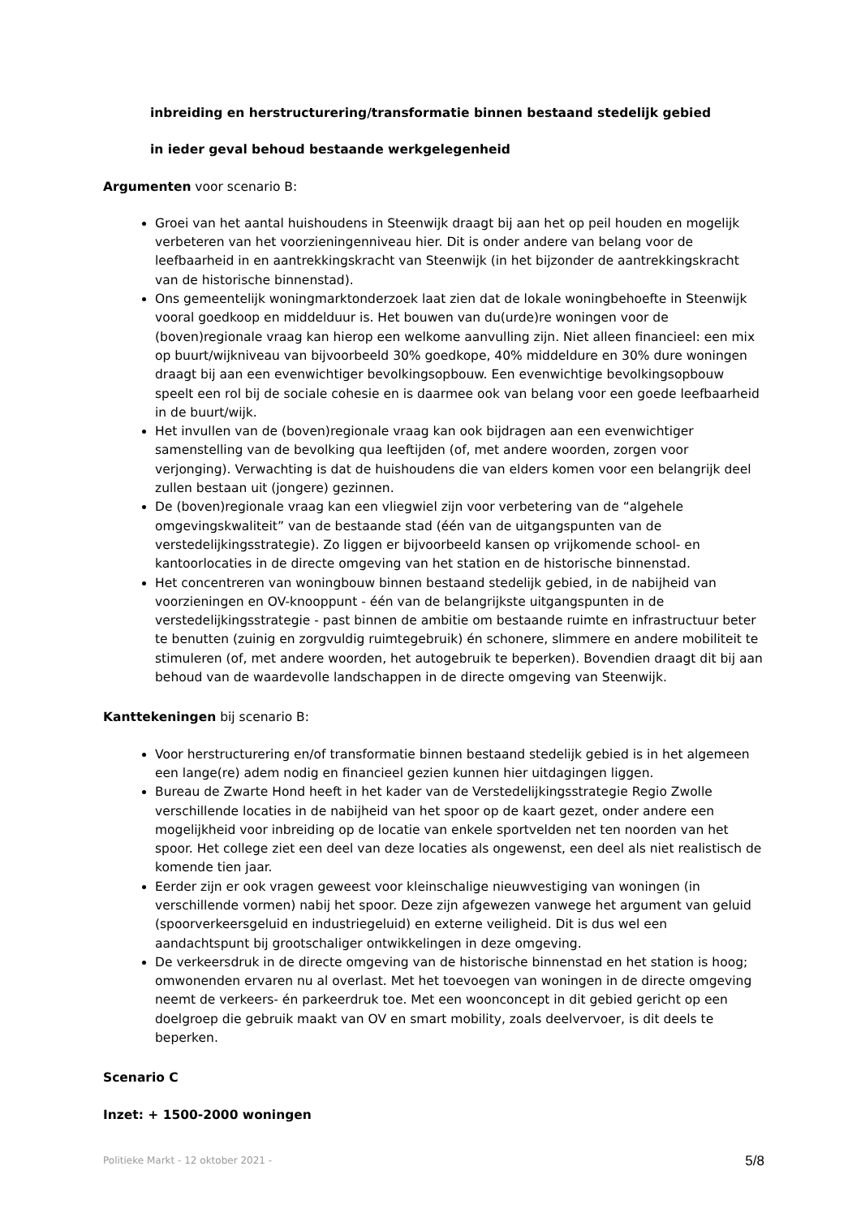inbreiding en herstructurering/transformatie binnen bestaand stedelijk gebied
in ieder geval behoud bestaande werkgelegenheid
Argumenten voor scenario B:
Groei van het aantal huishoudens in Steenwijk draagt bij aan het op peil houden en mogelijk verbeteren van het voorzieningenniveau hier. Dit is onder andere van belang voor de leefbaarheid in en aantrekkingskracht van Steenwijk (in het bijzonder de aantrekkingskracht van de historische binnenstad).
Ons gemeentelijk woningmarktonderzoek laat zien dat de lokale woningbehoefte in Steenwijk vooral goedkoop en middelduur is. Het bouwen van du(urde)re woningen voor de (boven)regionale vraag kan hierop een welkome aanvulling zijn. Niet alleen financieel: een mix op buurt/wijkniveau van bijvoorbeeld 30% goedkope, 40% middeldure en 30% dure woningen draagt bij aan een evenwichtiger bevolkingsopbouw. Een evenwichtige bevolkingsopbouw speelt een rol bij de sociale cohesie en is daarmee ook van belang voor een goede leefbaarheid in de buurt/wijk.
Het invullen van de (boven)regionale vraag kan ook bijdragen aan een evenwichtiger samenstelling van de bevolking qua leeftijden (of, met andere woorden, zorgen voor verjonging). Verwachting is dat de huishoudens die van elders komen voor een belangrijk deel zullen bestaan uit (jongere) gezinnen.
De (boven)regionale vraag kan een vliegwiel zijn voor verbetering van de “algehele omgevingskwaliteit” van de bestaande stad (één van de uitgangspunten van de verstedelijkingsstrategie). Zo liggen er bijvoorbeeld kansen op vrijkomende school- en kantoorlocaties in de directe omgeving van het station en de historische binnenstad.
Het concentreren van woningbouw binnen bestaand stedelijk gebied, in de nabijheid van voorzieningen en OV-knooppunt - één van de belangrijkste uitgangspunten in de verstedelijkingsstrategie - past binnen de ambitie om bestaande ruimte en infrastructuur beter te benutten (zuinig en zorgvuldig ruimtegebruik) én schonere, slimmere en andere mobiliteit te stimuleren (of, met andere woorden, het autogebruik te beperken). Bovendien draagt dit bij aan behoud van de waardevolle landschappen in de directe omgeving van Steenwijk.
Kanttekeningen bij scenario B:
Voor herstructurering en/of transformatie binnen bestaand stedelijk gebied is in het algemeen een lange(re) adem nodig en financieel gezien kunnen hier uitdagingen liggen.
Bureau de Zwarte Hond heeft in het kader van de Verstedelijkingsstrategie Regio Zwolle verschillende locaties in de nabijheid van het spoor op de kaart gezet, onder andere een mogelijkheid voor inbreiding op de locatie van enkele sportvelden net ten noorden van het spoor. Het college ziet een deel van deze locaties als ongewenst, een deel als niet realistisch de komende tien jaar.
Eerder zijn er ook vragen geweest voor kleinschalige nieuwvestiging van woningen (in verschillende vormen) nabij het spoor. Deze zijn afgewezen vanwege het argument van geluid (spoorverkeersgeluid en industriegeluid) en externe veiligheid. Dit is dus wel een aandachtspunt bij grootschaliger ontwikkelingen in deze omgeving.
De verkeersdruk in de directe omgeving van de historische binnenstad en het station is hoog; omwonenden ervaren nu al overlast. Met het toevoegen van woningen in de directe omgeving neemt de verkeers- én parkeerdruk toe. Met een woonconcept in dit gebied gericht op een doelgroep die gebruik maakt van OV en smart mobility, zoals deelvervoer, is dit deels te beperken.
Scenario C
Inzet: + 1500-2000 woningen
Politieke Markt - 12 oktober 2021 - 5/8